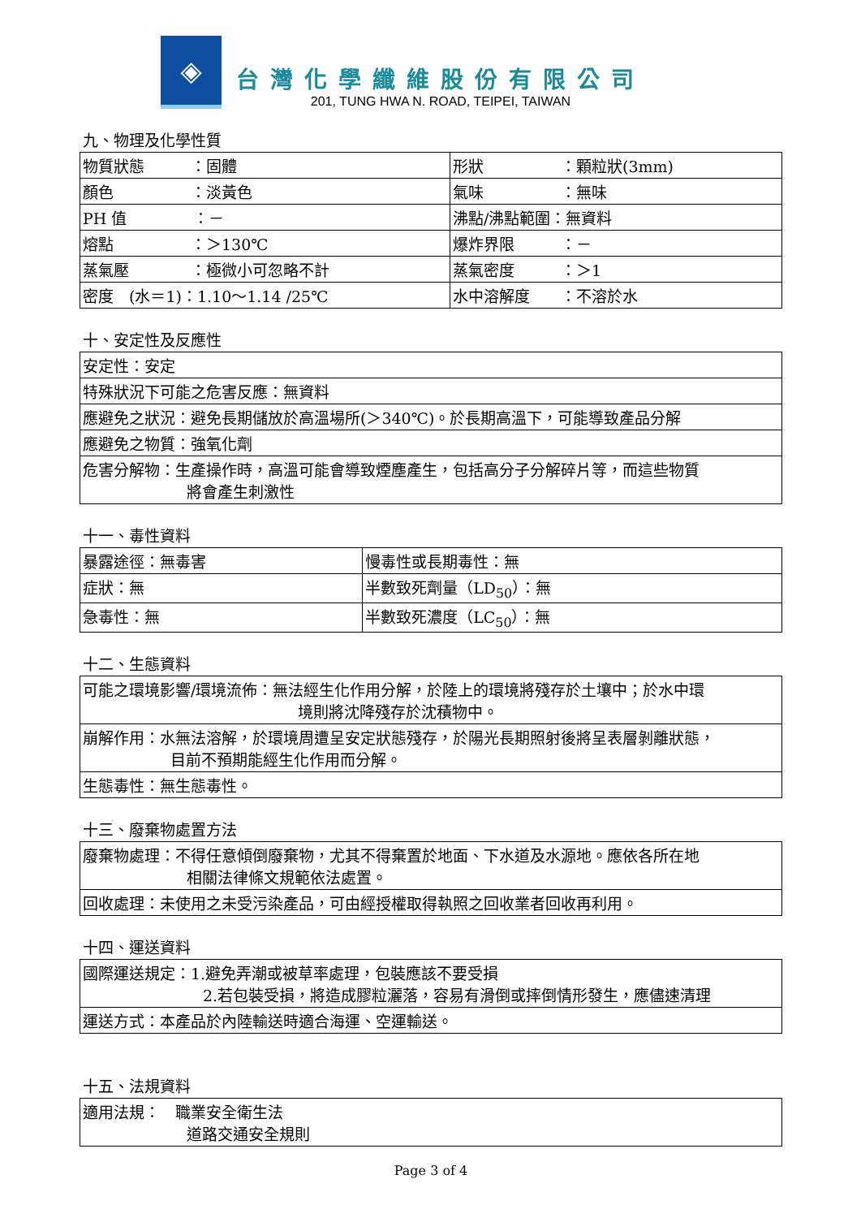◈
台灣化學纖維股份有限公司
201, TUNG HWA N. ROAD, TEIPEI, TAIWAN
九、物理及化學性質
| 物質狀態 ：固體 | 形狀 ：顆粒狀(3mm) |
| 顏色 ：淡黃色 | 氣味 ：無味 |
| PH 值 ：－ | 沸點/沸點範圍：無資料 |
| 熔點 ：＞130℃ | 爆炸界限 ：－ |
| 蒸氣壓 ：極微小可忽略不計 | 蒸氣密度 ：＞1 |
| 密度 (水＝1)：1.10～1.14 /25℃ | 水中溶解度 ：不溶於水 |
十、安定性及反應性
| 安定性：安定 |
| 特殊狀況下可能之危害反應：無資料 |
| 應避免之狀況：避免長期儲放於高溫場所(＞340℃)。於長期高溫下，可能導致產品分解 |
| 應避免之物質：強氧化劑 |
| 危害分解物：生產操作時，高溫可能會導致煙塵產生，包括高分子分解碎片等，而這些物質 將會產生刺激性 |
十一、毒性資料
| 暴露途徑：無毒害 | 慢毒性或長期毒性：無 |
| 症狀：無 | 半數致死劑量（LD<sub>50</sub>）：無 |
| 急毒性：無 | 半數致死濃度（LC<sub>50</sub>）：無 |
十二、生態資料
| 可能之環境影響/環境流佈：無法經生化作用分解，於陸上的環境將殘存於土壤中；於水中環 境則將沈降殘存於沈積物中。 |
| 崩解作用：水無法溶解，於環境周遭呈安定狀態殘存，於陽光長期照射後將呈表層剝離狀態， 目前不預期能經生化作用而分解。 |
| 生態毒性：無生態毒性。 |
十三、廢棄物處置方法
| 廢棄物處理：不得任意傾倒廢棄物，尤其不得棄置於地面、下水道及水源地。應依各所在地 相關法律條文規範依法處置。 |
| 回收處理：未使用之未受污染產品，可由經授權取得執照之回收業者回收再利用。 |
十四、運送資料
| 國際運送規定：1.避免弄潮或被草率處理，包裝應該不要受損 2.若包裝受損，將造成膠粒灑落，容易有滑倒或摔倒情形發生，應儘速清理 |
| 運送方式：本產品於內陸輸送時適合海運、空運輸送。 |
十五、法規資料
| 適用法規： 職業安全衛生法 道路交通安全規則 |
Page 3 of 4